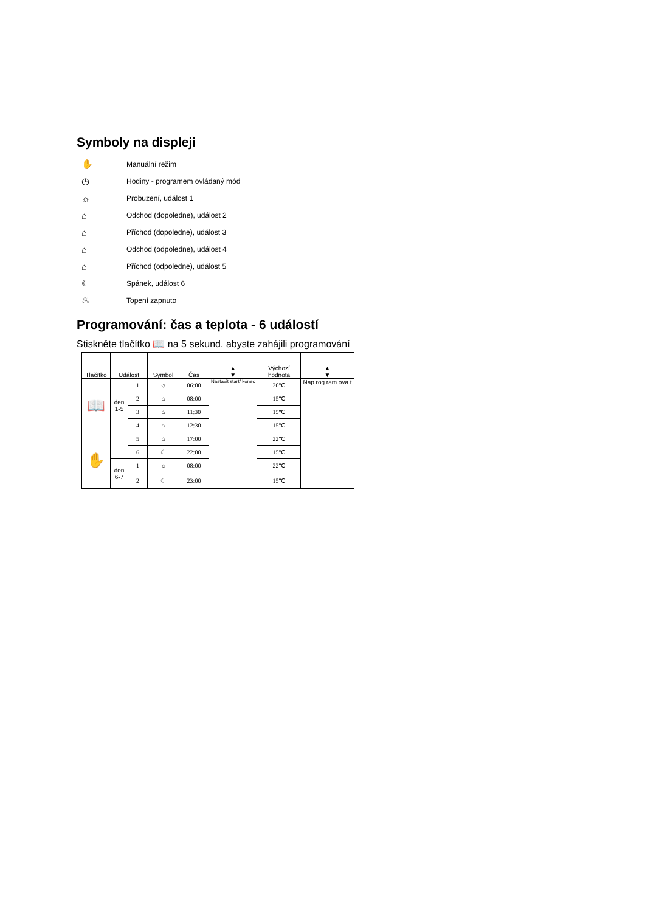Symboly na displeji
✋ Manuální režim
◷ Hodiny - programem ovládaný mód
☼ Probuzení, událost 1
⌂ Odchod (dopoledne), událost 2
⌂ Příchod (dopoledne), událost 3
⌂ Odchod (odpoledne), událost 4
⌂ Příchod (odpoledne), událost 5
☾ Spánek, událost 6
♨ Topení zapnuto
Programování: čas a teplota - 6 událostí
Stiskněte tlačítko 📖 na 5 sekund, abyste zahájili programování
| Tlačítko | Událost | | Symbol | Čas | ▲ ▼ | Výchozí hodnota | ▲ ▼ |
| --- | --- | --- | --- | --- | --- | --- | --- |
| 📖 | den 1-5 | 1 | ☼ | 06:00 | Nastavit start/ konec | 20℃ | Nap rog ram ova t |
| | | 2 | ⌂ | 08:00 | | 15℃ | |
| | | 3 | ⌂ | 11:30 | | 15℃ | |
| | | 4 | ⌂ | 12:30 | | 15℃ | |
| ✋ | | 5 | ⌂ | 17:00 | | 22℃ | |
| | | 6 | ☾ | 22:00 | | 15℃ | |
| | den 6-7 | 1 | ☼ | 08:00 | | 22℃ | |
| | | 2 | ☾ | 23:00 | | 15℃ | |